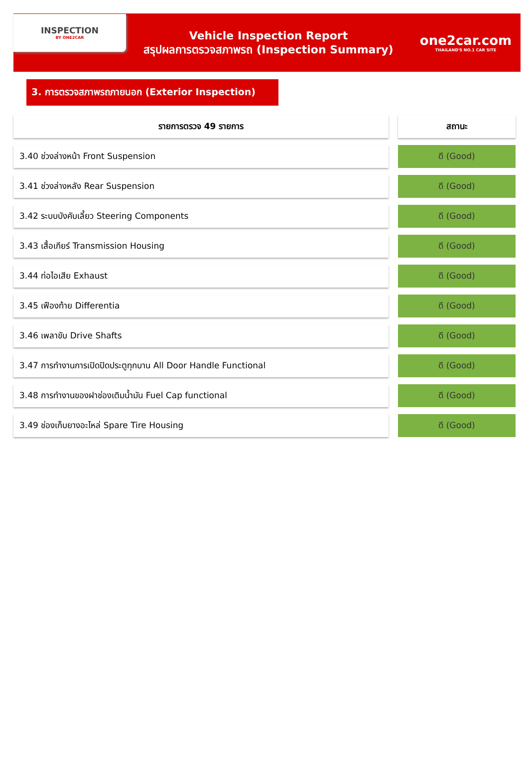INSPECTION
BY ONE2CAR
Vehicle Inspection Report
สรุปผลการตรวจสภาพรถ (Inspection Summary)
one2car.com
THAILAND'S NO.1 CAR SITE
3. การตรวจสภาพรถภายนอก (Exterior Inspection)
| รายการตรวจ 49 รายการ | | สถานะ |
| 3.40 ช่วงล่างหน้า Front Suspension | | ดี (Good) |
| 3.41 ช่วงล่างหลัง Rear Suspension | | ดี (Good) |
| 3.42 ระบบบังคับเลี้ยว Steering Components | | ดี (Good) |
| 3.43 เสื้อเกียร์ Transmission Housing | | ดี (Good) |
| 3.44 ท่อไอเสีย Exhaust | | ดี (Good) |
| 3.45 เฟืองท้าย Differentia | | ดี (Good) |
| 3.46 เพลาขับ Drive Shafts | | ดี (Good) |
| 3.47 การทำงานการเปิดปิดประตูทุกบาน All Door Handle Functional | | ดี (Good) |
| 3.48 การทำงานของฝาช่องเติมน้ำมัน Fuel Cap functional | | ดี (Good) |
| 3.49 ช่องเก็บยางอะไหล่ Spare Tire Housing | | ดี (Good) |